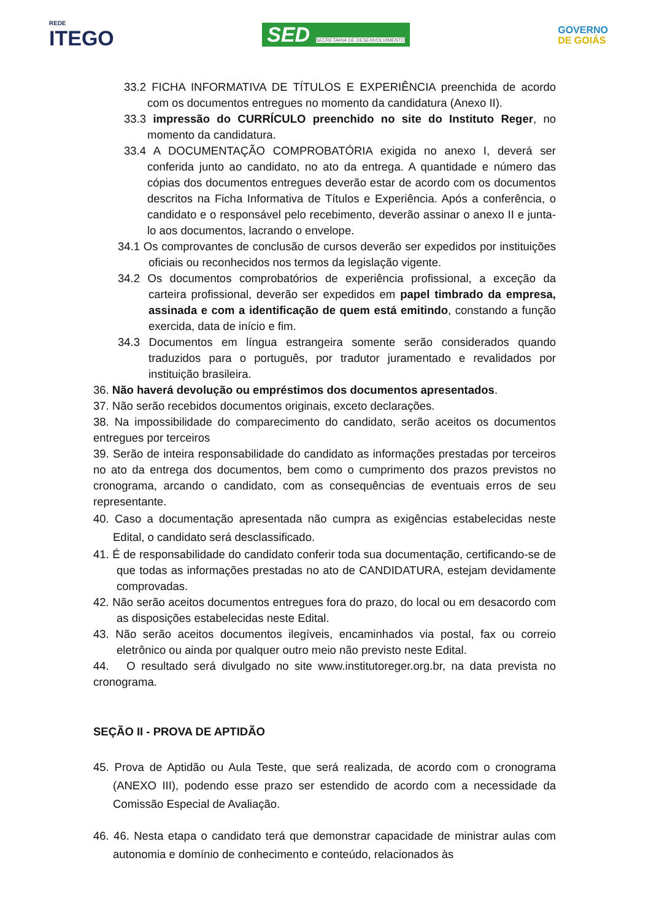REDE
ITEGO
SED SECRETARIA DE DESENVOLVIMENTO
GOVERNO
DE GOIÁS
33.2 FICHA INFORMATIVA DE TÍTULOS E EXPERIÊNCIA preenchida de acordo com os documentos entregues no momento da candidatura (Anexo II).
33.3 impressão do CURRÍCULO preenchido no site do Instituto Reger, no momento da candidatura.
33.4 A DOCUMENTAÇÃO COMPROBATÓRIA exigida no anexo I, deverá ser conferida junto ao candidato, no ato da entrega. A quantidade e número das cópias dos documentos entregues deverão estar de acordo com os documentos descritos na Ficha Informativa de Títulos e Experiência. Após a conferência, o candidato e o responsável pelo recebimento, deverão assinar o anexo II e junta-lo aos documentos, lacrando o envelope.
34.1 Os comprovantes de conclusão de cursos deverão ser expedidos por instituições oficiais ou reconhecidos nos termos da legislação vigente.
34.2 Os documentos comprobatórios de experiência profissional, a exceção da carteira profissional, deverão ser expedidos em papel timbrado da empresa, assinada e com a identificação de quem está emitindo, constando a função exercida, data de início e fim.
34.3 Documentos em língua estrangeira somente serão considerados quando traduzidos para o português, por tradutor juramentado e revalidados por instituição brasileira.
36. Não haverá devolução ou empréstimos dos documentos apresentados.
37. Não serão recebidos documentos originais, exceto declarações.
38. Na impossibilidade do comparecimento do candidato, serão aceitos os documentos entregues por terceiros
39. Serão de inteira responsabilidade do candidato as informações prestadas por terceiros no ato da entrega dos documentos, bem como o cumprimento dos prazos previstos no cronograma, arcando o candidato, com as consequências de eventuais erros de seu representante.
40. Caso a documentação apresentada não cumpra as exigências estabelecidas neste Edital, o candidato será desclassificado.
41. É de responsabilidade do candidato conferir toda sua documentação, certificando-se de que todas as informações prestadas no ato de CANDIDATURA, estejam devidamente comprovadas.
42. Não serão aceitos documentos entregues fora do prazo, do local ou em desacordo com as disposições estabelecidas neste Edital.
43. Não serão aceitos documentos ilegíveis, encaminhados via postal, fax ou correio eletrônico ou ainda por qualquer outro meio não previsto neste Edital.
44. O resultado será divulgado no site www.institutoreger.org.br, na data prevista no cronograma.
SEÇÃO II - PROVA DE APTIDÃO
45. Prova de Aptidão ou Aula Teste, que será realizada, de acordo com o cronograma (ANEXO III), podendo esse prazo ser estendido de acordo com a necessidade da Comissão Especial de Avaliação.
46. 46. Nesta etapa o candidato terá que demonstrar capacidade de ministrar aulas com autonomia e domínio de conhecimento e conteúdo, relacionados às